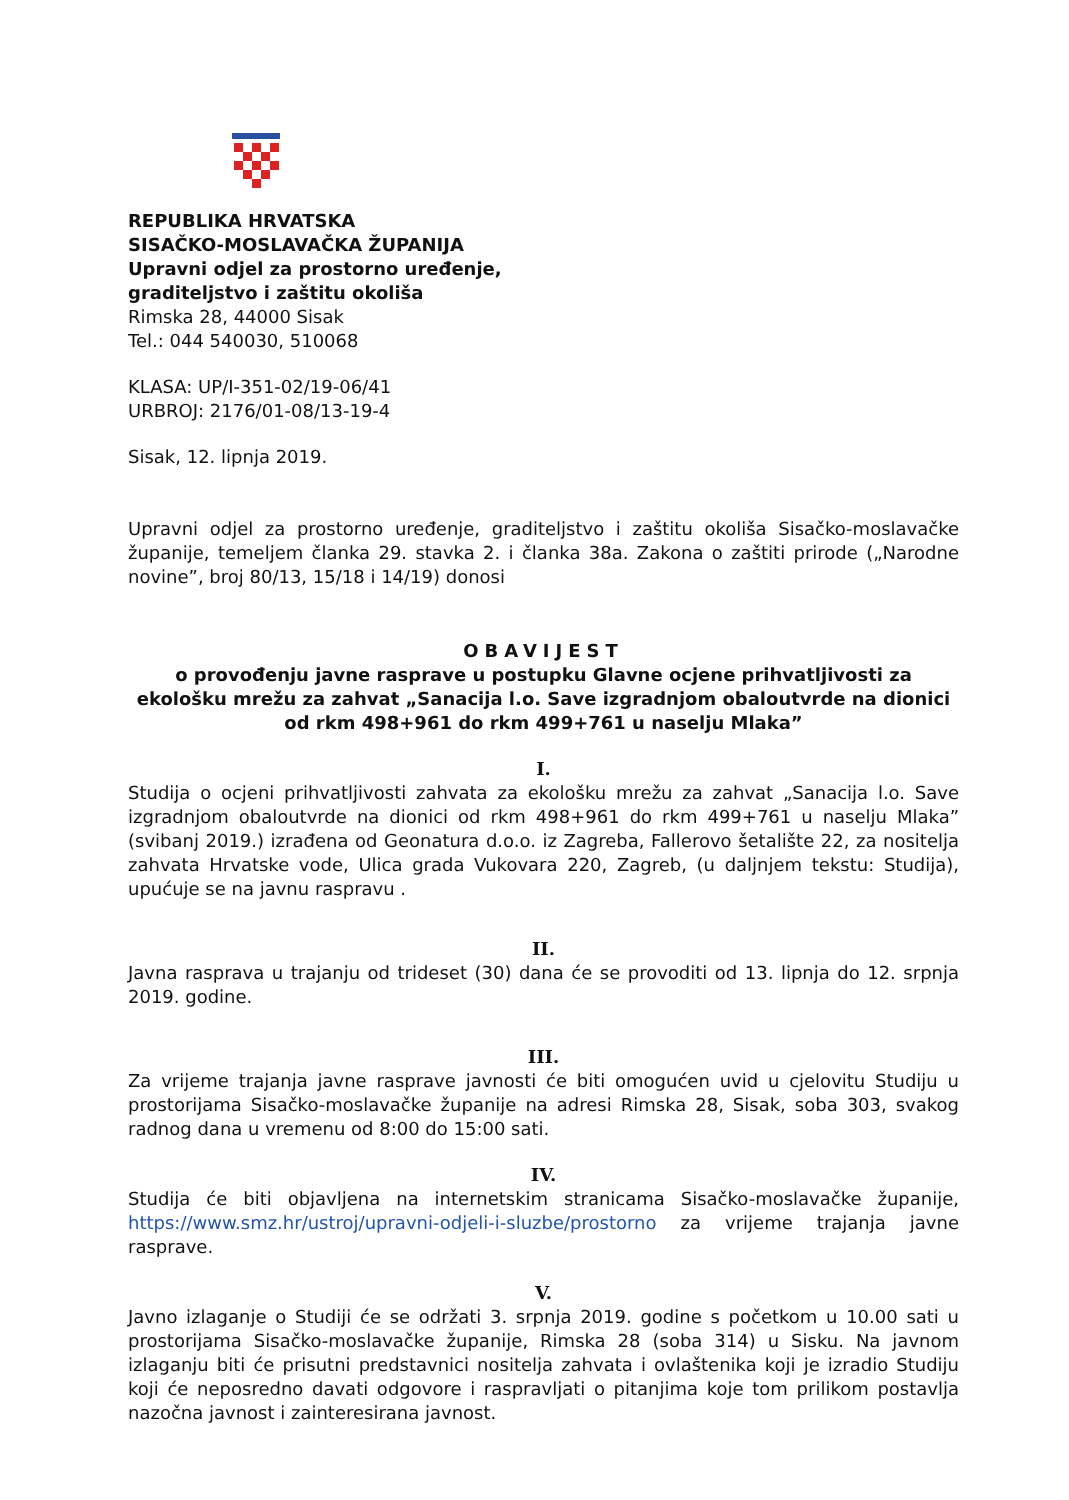REPUBLIKA HRVATSKA
SISAČKO-MOSLAVAČKA ŽUPANIJA
Upravni odjel za prostorno uređenje,
graditeljstvo i zaštitu okoliša
Rimska 28, 44000 Sisak
Tel.: 044 540030, 510068
KLASA: UP/I-351-02/19-06/41
URBROJ: 2176/01-08/13-19-4
Sisak, 12. lipnja 2019.
Upravni odjel za prostorno uređenje, graditeljstvo i zaštitu okoliša Sisačko-moslavačke županije, temeljem članka 29. stavka 2. i članka 38a. Zakona o zaštiti prirode („Narodne novine”, broj 80/13, 15/18 i 14/19) donosi
OBAVIJEST
o provođenju javne rasprave u postupku Glavne ocjene prihvatljivosti za ekološku mrežu za zahvat „Sanacija l.o. Save izgradnjom obaloutvrde na dionici od rkm 498+961 do rkm 499+761 u naselju Mlaka”
I.
Studija o ocjeni prihvatljivosti zahvata za ekološku mrežu za zahvat „Sanacija l.o. Save izgradnjom obaloutvrde na dionici od rkm 498+961 do rkm 499+761 u naselju Mlaka” (svibanj 2019.) izrađena od Geonatura d.o.o. iz Zagreba, Fallerovo šetalište 22, za nositelja zahvata Hrvatske vode, Ulica grada Vukovara 220, Zagreb, (u daljnjem tekstu: Studija), upućuje se na javnu raspravu .
II.
Javna rasprava u trajanju od trideset (30) dana će se provoditi od 13. lipnja do 12. srpnja 2019. godine.
III.
Za vrijeme trajanja javne rasprave javnosti će biti omogućen uvid u cjelovitu Studiju u prostorijama Sisačko-moslavačke županije na adresi Rimska 28, Sisak, soba 303, svakog radnog dana u vremenu od 8:00 do 15:00 sati.
IV.
Studija će biti objavljena na internetskim stranicama Sisačko-moslavačke županije, https://www.smz.hr/ustroj/upravni-odjeli-i-sluzbe/prostorno za vrijeme trajanja javne rasprave.
V.
Javno izlaganje o Studiji će se održati 3. srpnja 2019. godine s početkom u 10.00 sati u prostorijama Sisačko-moslavačke županije, Rimska 28 (soba 314) u Sisku. Na javnom izlaganju biti će prisutni predstavnici nositelja zahvata i ovlaštenika koji je izradio Studiju koji će neposredno davati odgovore i raspravljati o pitanjima koje tom prilikom postavlja nazočna javnost i zainteresirana javnost.